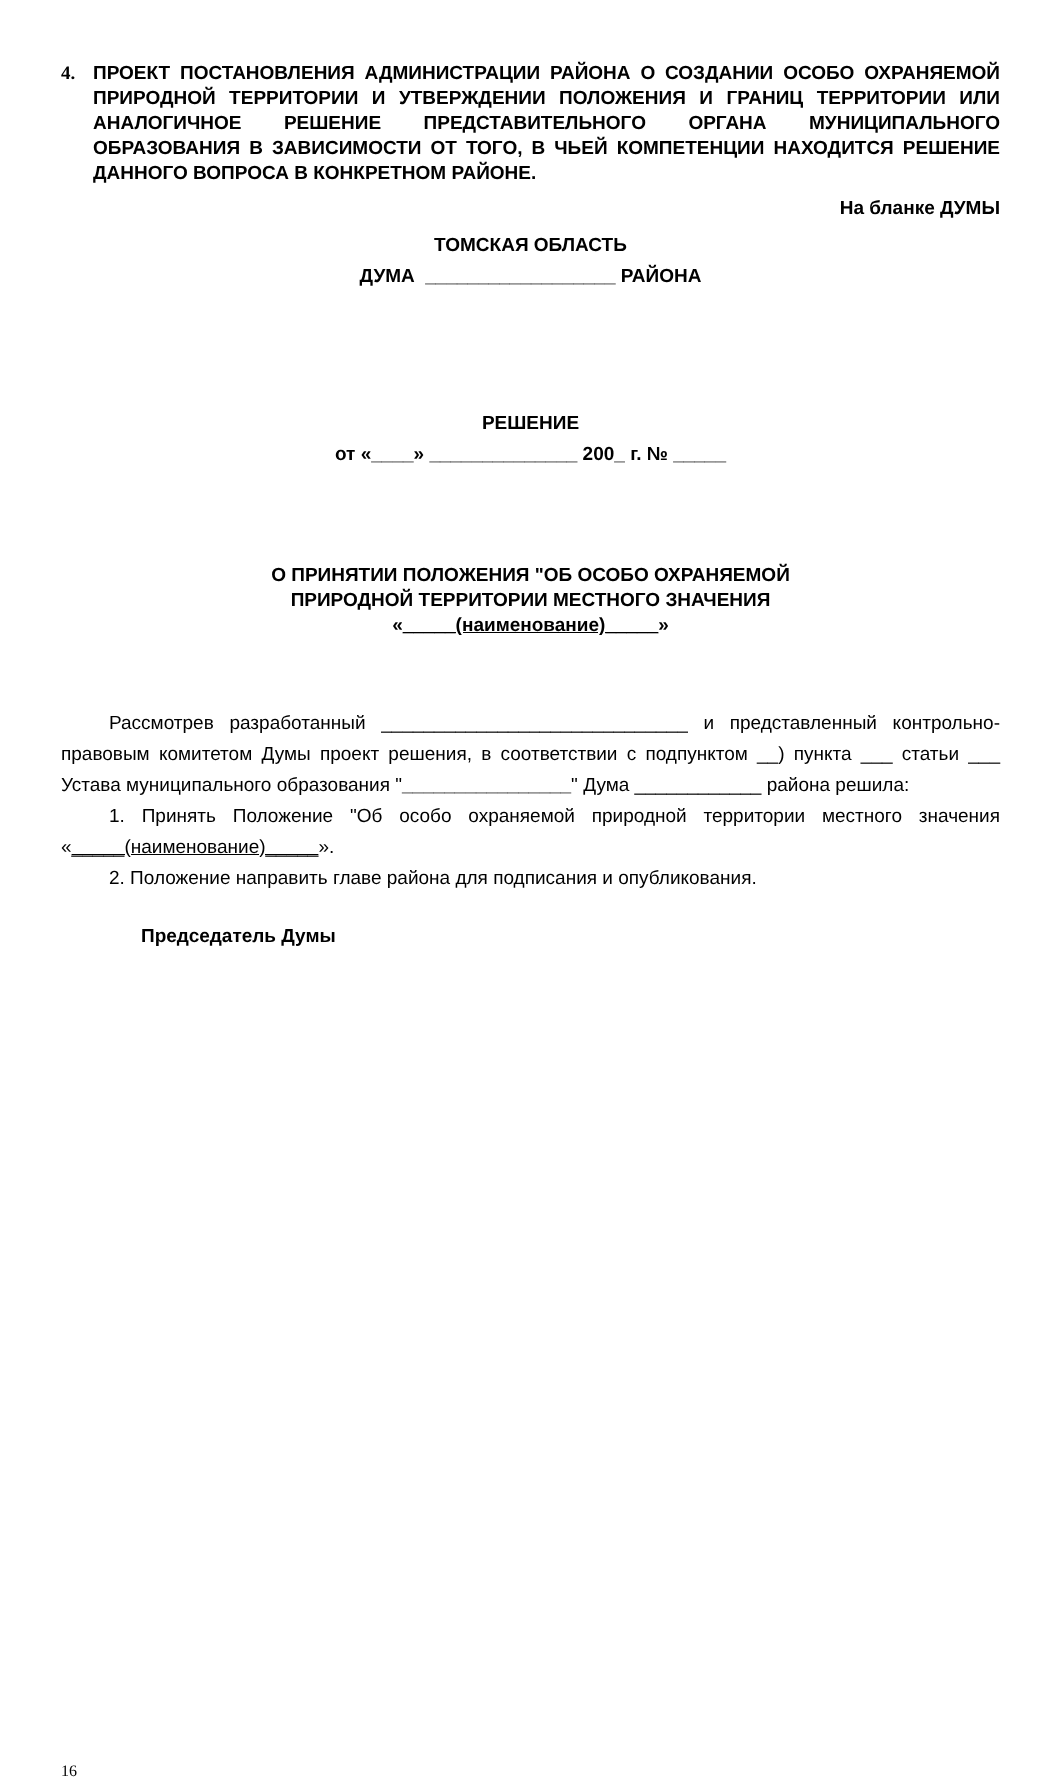4. ПРОЕКТ ПОСТАНОВЛЕНИЯ АДМИНИСТРАЦИИ РАЙОНА О СОЗДАНИИ ОСОБО ОХРАНЯЕМОЙ ПРИРОДНОЙ ТЕРРИТОРИИ И УТВЕРЖДЕНИИ ПОЛОЖЕНИЯ И ГРАНИЦ ТЕРРИТОРИИ ИЛИ АНАЛОГИЧНОЕ РЕШЕНИЕ ПРЕДСТАВИТЕЛЬНОГО ОРГАНА МУНИЦИПАЛЬНОГО ОБРАЗОВАНИЯ В ЗАВИСИМОСТИ ОТ ТОГО, В ЧЬЕЙ КОМПЕТЕНЦИИ НАХОДИТСЯ РЕШЕНИЕ ДАННОГО ВОПРОСА В КОНКРЕТНОМ РАЙОНЕ.
На бланке ДУМЫ
ТОМСКАЯ ОБЛАСТЬ
ДУМА __________________ РАЙОНА
РЕШЕНИЕ
от «____» ______________ 200_ г. № _____
О ПРИНЯТИИ ПОЛОЖЕНИЯ "ОБ ОСОБО ОХРАНЯЕМОЙ
ПРИРОДНОЙ ТЕРРИТОРИИ МЕСТНОГО ЗНАЧЕНИЯ
«_____(наименование)_____»
Рассмотрев разработанный _____________________________ и представленный контрольно-правовым комитетом Думы проект решения, в соответствии с подпунктом __) пункта ___ статьи ___ Устава муниципального образования "________________" Дума ____________ района решила:
1. Принять Положение "Об особо охраняемой природной территории местного значения «_____(наименование)_____».
2. Положение направить главе района для подписания и опубликования.
Председатель Думы
16